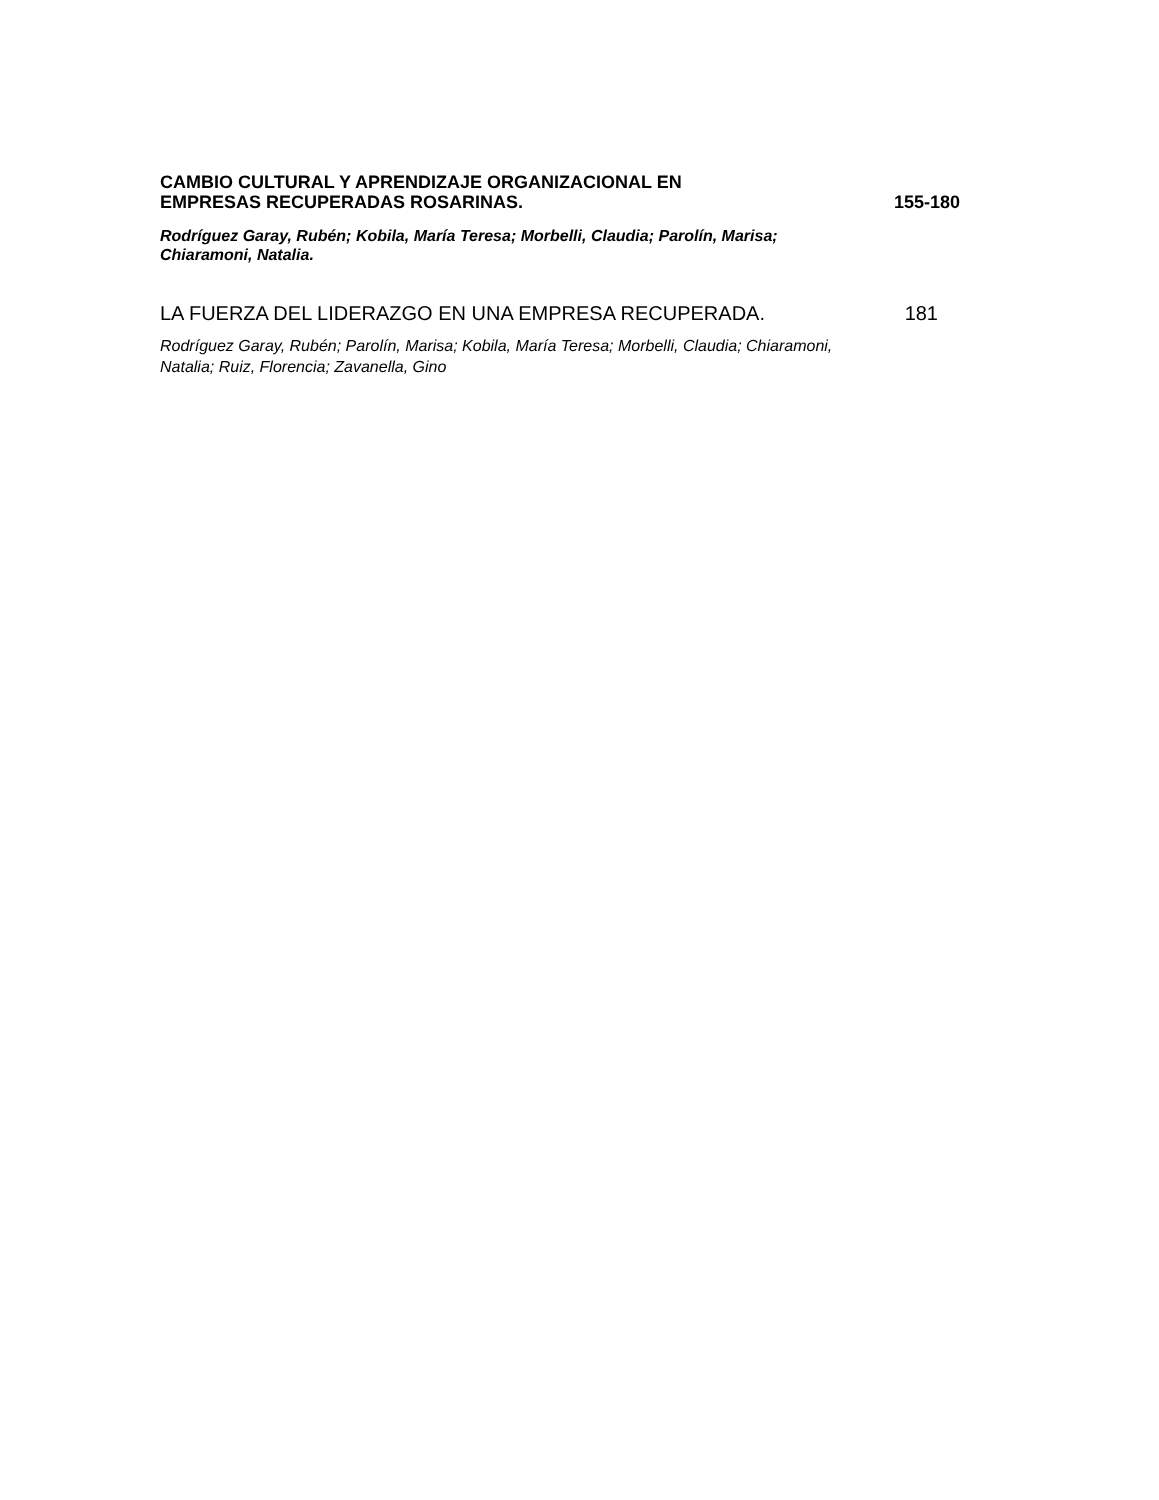CAMBIO CULTURAL Y APRENDIZAJE ORGANIZACIONAL EN
EMPRESAS RECUPERADAS ROSARINAS.
155-180
Rodríguez Garay, Rubén; Kobila, María Teresa; Morbelli, Claudia; Parolín, Marisa; Chiaramoni, Natalia.
LA FUERZA DEL LIDERAZGO EN UNA EMPRESA RECUPERADA.
181
Rodríguez Garay, Rubén; Parolín, Marisa; Kobila, María Teresa; Morbelli, Claudia; Chiaramoni, Natalia; Ruiz, Florencia; Zavanella, Gino